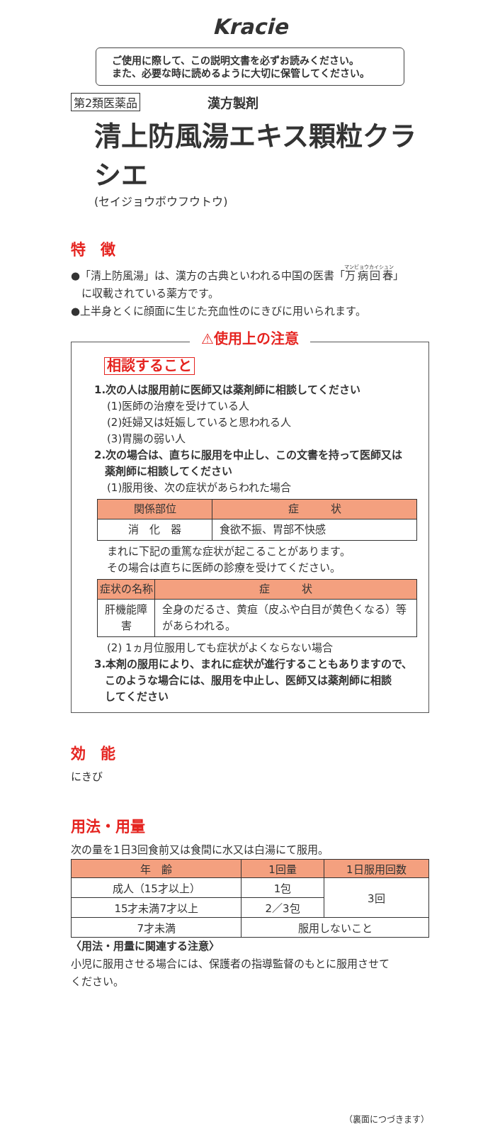Kracie
ご使用に際して、この説明文書を必ずお読みください。
また、必要な時に読めるように大切に保管してください。
第2類医薬品 漢方製剤
清上防風湯エキス顆粒クラシエ
(セイジョウボウフウトウ)
特　徴
●「清上防風湯」は、漢方の古典といわれる中国の医書「万病回春」
　に収載されている薬方です。
●上半身とくに顔面に生じた充血性のにきびに用いられます。
⚠使用上の注意
相談すること
1.次の人は服用前に医師又は薬剤師に相談してください
(1)医師の治療を受けている人
(2)妊婦又は妊娠していると思われる人
(3)胃腸の弱い人
2.次の場合は、直ちに服用を中止し、この文書を持って医師又は
　薬剤師に相談してください
(1)服用後、次の症状があらわれた場合
| 関係部位 | 症 状 |
| --- | --- |
| 消 化 器 | 食欲不振、胃部不快感 |
まれに下記の重篤な症状が起こることがあります。
その場合は直ちに医師の診療を受けてください。
| 症状の名称 | 症 状 |
| --- | --- |
| 肝機能障害 | 全身のだるさ、黄疸（皮ふや白目が黄色くなる）等があらわれる。 |
(2) 1ヵ月位服用しても症状がよくならない場合
3.本剤の服用により、まれに症状が進行することもありますので、
　このような場合には、服用を中止し、医師又は薬剤師に相談
　してください
効　能
にきび
用法・用量
次の量を1日3回食前又は食間に水又は白湯にて服用。
| 年 齢 | 1回量 | 1日服用回数 |
| --- | --- | --- |
| 成人（15才以上） | 1包 | 3回 |
| 15才未満7才以上 | 2／3包 | |
| 7才未満 | 服用しないこと | |
〈用法・用量に関連する注意〉
小児に服用させる場合には、保護者の指導監督のもとに服用させて
ください。
（裏面につづきます）